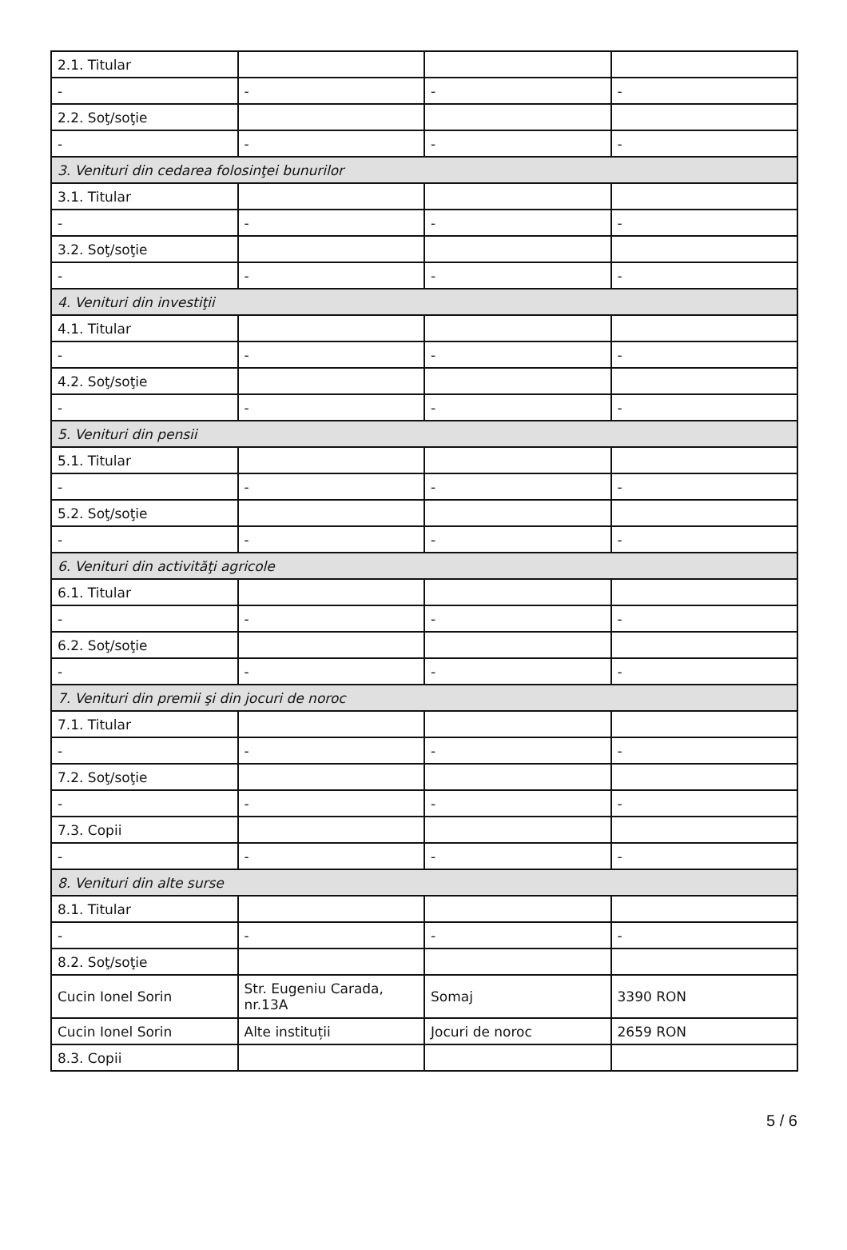| 2.1. Titular | | | |
| - | - | - | - |
| 2.2. Soţ/soţie | | | |
| - | - | - | - |
| 3. Venituri din cedarea folosinţei bunurilor | | | |
| 3.1. Titular | | | |
| - | - | - | - |
| 3.2. Soţ/soţie | | | |
| - | - | - | - |
| 4. Venituri din investiţii | | | |
| 4.1. Titular | | | |
| - | - | - | - |
| 4.2. Soţ/soţie | | | |
| - | - | - | - |
| 5. Venituri din pensii | | | |
| 5.1. Titular | | | |
| - | - | - | - |
| 5.2. Soţ/soţie | | | |
| - | - | - | - |
| 6. Venituri din activităţi agricole | | | |
| 6.1. Titular | | | |
| - | - | - | - |
| 6.2. Soţ/soţie | | | |
| - | - | - | - |
| 7. Venituri din premii şi din jocuri de noroc | | | |
| 7.1. Titular | | | |
| - | - | - | - |
| 7.2. Soţ/soţie | | | |
| - | - | - | - |
| 7.3. Copii | | | |
| - | - | - | - |
| 8. Venituri din alte surse | | | |
| 8.1. Titular | | | |
| - | - | - | - |
| 8.2. Soţ/soţie | | | |
| Cucin Ionel Sorin | Str. Eugeniu Carada, nr.13A | Somaj | 3390 RON |
| Cucin Ionel Sorin | Alte instituții | Jocuri de noroc | 2659 RON |
| 8.3. Copii | | | |
5 / 6